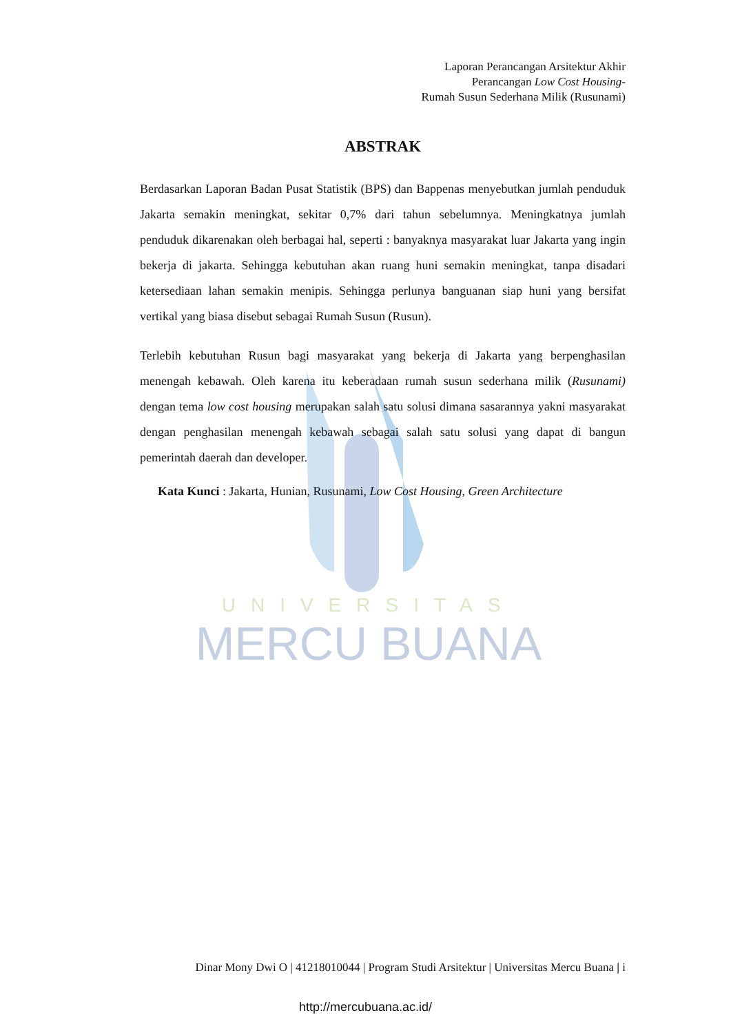UNIVERSITAS
MERCU BUANA
Laporan Perancangan Arsitektur Akhir
Perancangan Low Cost Housing-
Rumah Susun Sederhana Milik (Rusunami)
ABSTRAK
Berdasarkan Laporan Badan Pusat Statistik (BPS) dan Bappenas menyebutkan jumlah penduduk Jakarta semakin meningkat, sekitar 0,7% dari tahun sebelumnya. Meningkatnya jumlah penduduk dikarenakan oleh berbagai hal, seperti : banyaknya masyarakat luar Jakarta yang ingin bekerja di jakarta. Sehingga kebutuhan akan ruang huni semakin meningkat, tanpa disadari ketersediaan lahan semakin menipis. Sehingga perlunya banguanan siap huni yang bersifat vertikal yang biasa disebut sebagai Rumah Susun (Rusun).
Terlebih kebutuhan Rusun bagi masyarakat yang bekerja di Jakarta yang berpenghasilan menengah kebawah. Oleh karena itu keberadaan rumah susun sederhana milik (Rusunami) dengan tema low cost housing merupakan salah satu solusi dimana sasarannya yakni masyarakat dengan penghasilan menengah kebawah sebagai salah satu solusi yang dapat di bangun pemerintah daerah dan developer.
Kata Kunci : Jakarta, Hunian, Rusunami, Low Cost Housing, Green Architecture
Dinar Mony Dwi O | 41218010044 | Program Studi Arsitektur | Universitas Mercu Buana | i
http://mercubuana.ac.id/